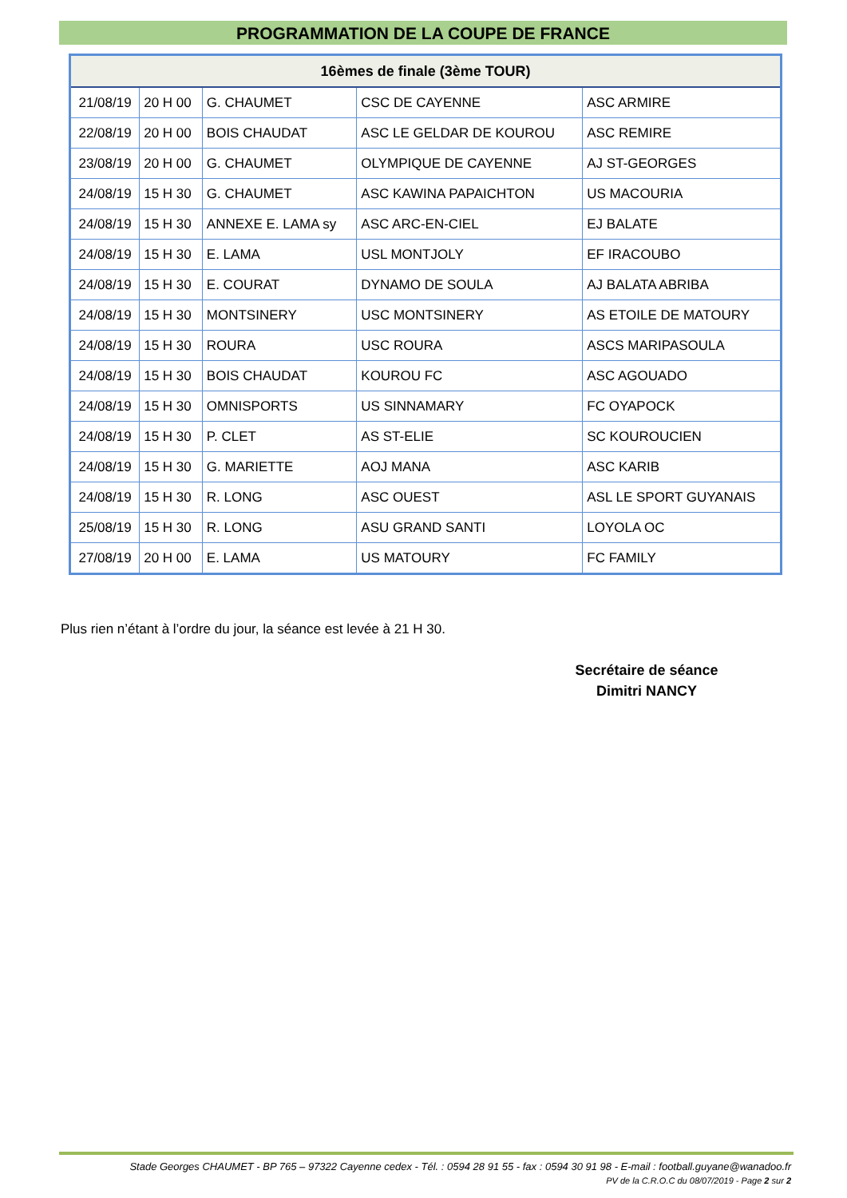PROGRAMMATION DE LA COUPE DE FRANCE
| 16èmes de finale (3ème TOUR) | | | | |
| --- | --- | --- | --- | --- |
| 21/08/19 | 20 H 00 | G. CHAUMET | CSC DE CAYENNE | ASC ARMIRE |
| 22/08/19 | 20 H 00 | BOIS CHAUDAT | ASC LE GELDAR DE KOUROU | ASC REMIRE |
| 23/08/19 | 20 H 00 | G. CHAUMET | OLYMPIQUE DE CAYENNE | AJ ST-GEORGES |
| 24/08/19 | 15 H 30 | G. CHAUMET | ASC KAWINA PAPAICHTON | US MACOURIA |
| 24/08/19 | 15 H 30 | ANNEXE E. LAMA sy | ASC ARC-EN-CIEL | EJ BALATE |
| 24/08/19 | 15 H 30 | E. LAMA | USL MONTJOLY | EF IRACOUBO |
| 24/08/19 | 15 H 30 | E. COURAT | DYNAMO DE SOULA | AJ BALATA ABRIBA |
| 24/08/19 | 15 H 30 | MONTSINERY | USC MONTSINERY | AS ETOILE DE MATOURY |
| 24/08/19 | 15 H 30 | ROURA | USC ROURA | ASCS MARIPASOULA |
| 24/08/19 | 15 H 30 | BOIS CHAUDAT | KOUROU FC | ASC AGOUADO |
| 24/08/19 | 15 H 30 | OMNISPORTS | US SINNAMARY | FC OYAPOCK |
| 24/08/19 | 15 H 30 | P. CLET | AS ST-ELIE | SC KOUROUCIEN |
| 24/08/19 | 15 H 30 | G. MARIETTE | AOJ MANA | ASC KARIB |
| 24/08/19 | 15 H 30 | R. LONG | ASC OUEST | ASL LE SPORT GUYANAIS |
| 25/08/19 | 15 H 30 | R. LONG | ASU GRAND SANTI | LOYOLA OC |
| 27/08/19 | 20 H 00 | E. LAMA | US MATOURY | FC FAMILY |
Plus rien n’étant à l’ordre du jour, la séance est levée à 21 H 30.
Secrétaire de séance
Dimitri NANCY
Stade Georges CHAUMET - BP 765 – 97322 Cayenne cedex - Tél. : 0594 28 91 55 - fax : 0594 30 91 98 - E-mail : football.guyane@wanadoo.fr
PV de la C.R.O.C du 08/07/2019 - Page 2 sur 2